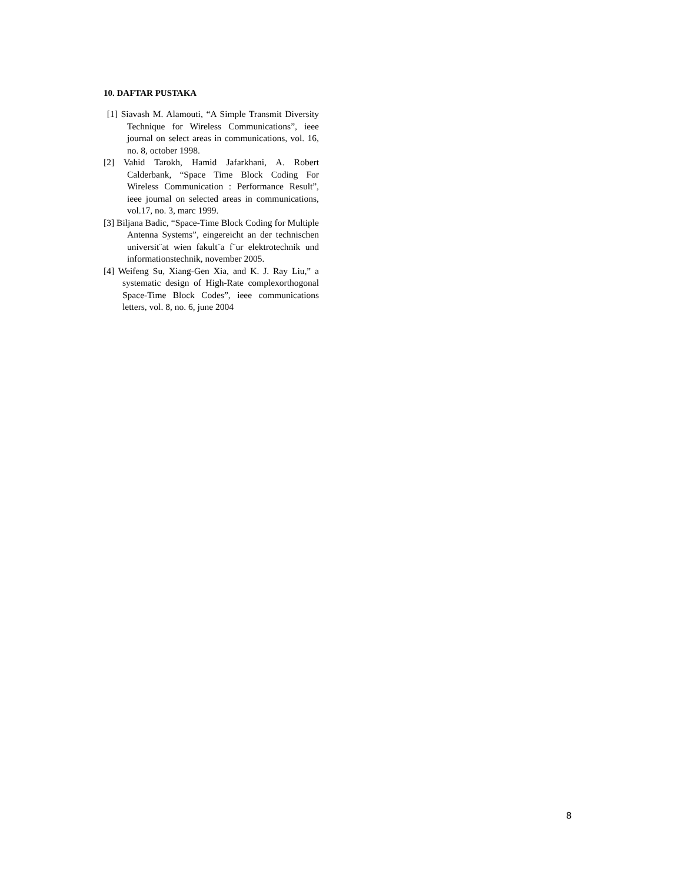10. DAFTAR PUSTAKA
[1] Siavash M. Alamouti, “A Simple Transmit Diversity Technique for Wireless Communications”, ieee journal on select areas in communications, vol. 16, no. 8, october 1998.
[2] Vahid Tarokh, Hamid Jafarkhani, A. Robert Calderbank, “Space Time Block Coding For Wireless Communication : Performance Result”, ieee journal on selected areas in communications, vol.17, no. 3, marc 1999.
[3] Biljana Badic, “Space-Time Block Coding for Multiple Antenna Systems”, eingereicht an der technischen universit¨at wien fakult¨a f¨ur elektrotechnik und informationstechnik, november 2005.
[4] Weifeng Su, Xiang-Gen Xia, and K. J. Ray Liu,” a systematic design of High-Rate complexorthogonal Space-Time Block Codes”, ieee communications letters, vol. 8, no. 6, june 2004
8